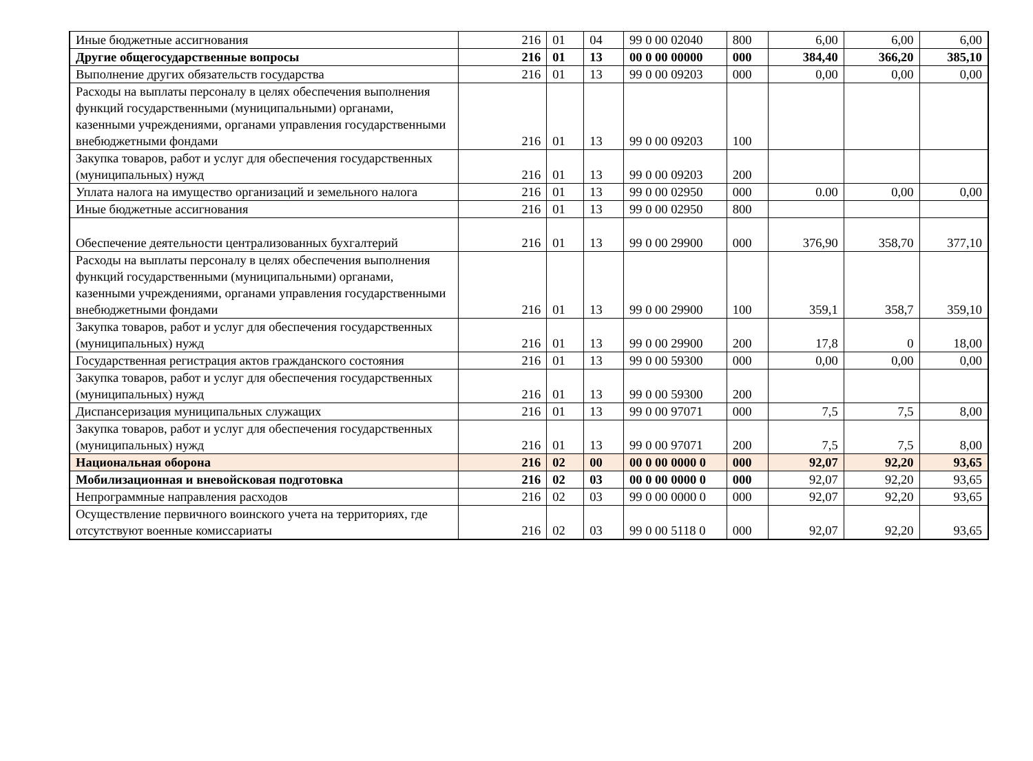| Иные бюджетные ассигнования | 216 | 01 | 04 | 99 0 00 02040 | 800 | 6,00 | 6,00 | 6,00 |
| Другие общегосударственные вопросы | 216 | 01 | 13 | 00 0 00 00000 | 000 | 384,40 | 366,20 | 385,10 |
| Выполнение других обязательств государства | 216 | 01 | 13 | 99 0 00 09203 | 000 | 0,00 | 0,00 | 0,00 |
| Расходы на выплаты персоналу в целях обеспечения выполнения функций государственными (муниципальными) органами, казенными учреждениями, органами управления государственными внебюджетными фондами | 216 | 01 | 13 | 99 0 00 09203 | 100 | | | |
| Закупка товаров, работ и услуг для обеспечения государственных (муниципальных) нужд | 216 | 01 | 13 | 99 0 00 09203 | 200 | | | |
| Уплата налога на имущество организаций и земельного налога | 216 | 01 | 13 | 99 0 00 02950 | 000 | 0.00 | 0,00 | 0,00 |
| Иные бюджетные ассигнования | 216 | 01 | 13 | 99 0 00 02950 | 800 | | | |
| Обеспечение деятельности централизованных бухгалтерий | 216 | 01 | 13 | 99 0 00 29900 | 000 | 376,90 | 358,70 | 377,10 |
| Расходы на выплаты персоналу в целях обеспечения выполнения функций государственными (муниципальными) органами, казенными учреждениями, органами управления государственными внебюджетными фондами | 216 | 01 | 13 | 99 0 00 29900 | 100 | 359,1 | 358,7 | 359,10 |
| Закупка товаров, работ и услуг для обеспечения государственных (муниципальных) нужд | 216 | 01 | 13 | 99 0 00 29900 | 200 | 17,8 | 0 | 18,00 |
| Государственная регистрация актов гражданского состояния | 216 | 01 | 13 | 99 0 00 59300 | 000 | 0,00 | 0,00 | 0,00 |
| Закупка товаров, работ и услуг для обеспечения государственных (муниципальных) нужд | 216 | 01 | 13 | 99 0 00 59300 | 200 | | | |
| Диспансеризация муниципальных служащих | 216 | 01 | 13 | 99 0 00 97071 | 000 | 7,5 | 7,5 | 8,00 |
| Закупка товаров, работ и услуг для обеспечения государственных (муниципальных) нужд | 216 | 01 | 13 | 99 0 00 97071 | 200 | 7,5 | 7,5 | 8,00 |
| Национальная оборона | 216 | 02 | 00 | 00 0 00 0000 0 | 000 | 92,07 | 92,20 | 93,65 |
| Мобилизационная и вневойсковая подготовка | 216 | 02 | 03 | 00 0 00 0000 0 | 000 | 92,07 | 92,20 | 93,65 |
| Непрограммные направления расходов | 216 | 02 | 03 | 99 0 00 0000 0 | 000 | 92,07 | 92,20 | 93,65 |
| Осуществление первичного воинского учета на территориях, где отсутствуют военные комиссариаты | 216 | 02 | 03 | 99 0 00 5118 0 | 000 | 92,07 | 92,20 | 93,65 |